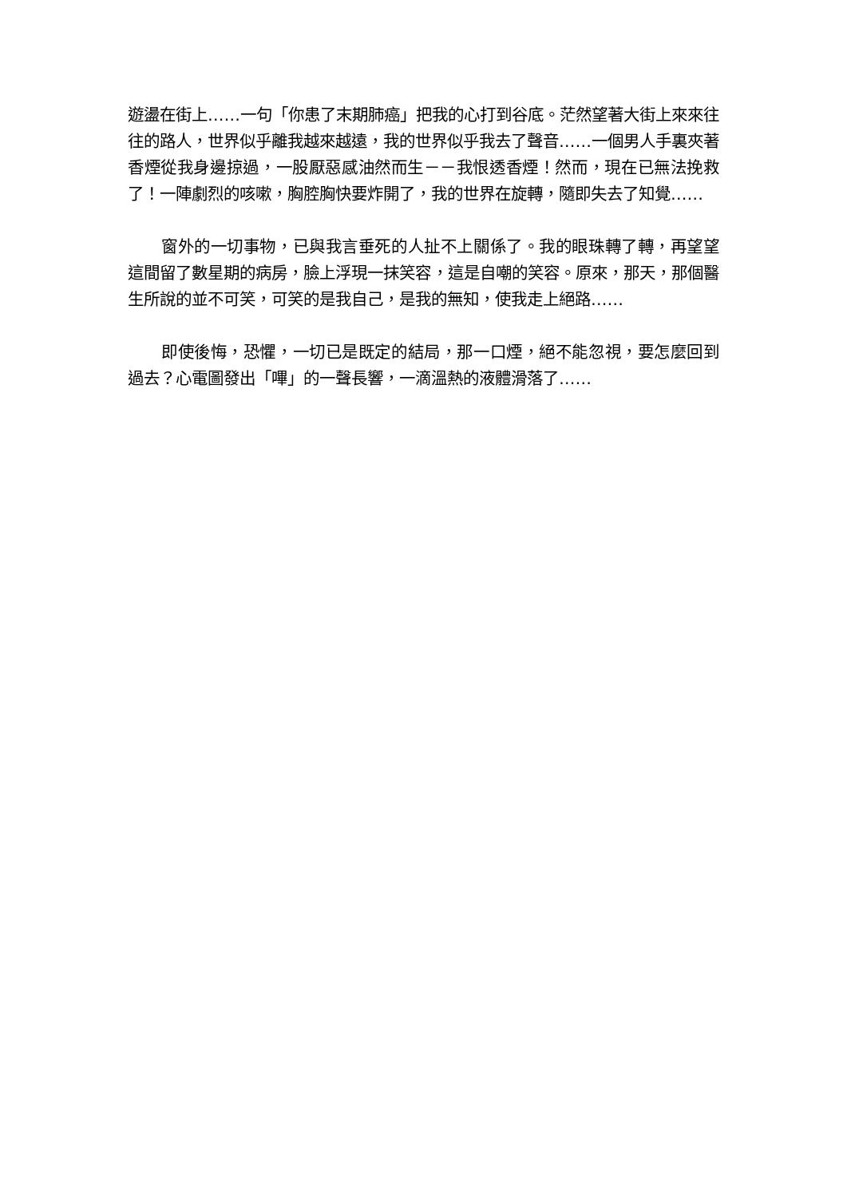遊盪在街上……一句「你患了末期肺癌」把我的心打到谷底。茫然望著大街上來來往往的路人，世界似乎離我越來越遠，我的世界似乎我去了聲音……一個男人手裏夾著香煙從我身邊掠過，一股厭惡感油然而生－－我恨透香煙！然而，現在已無法挽救了！一陣劇烈的咳嗽，胸腔胸快要炸開了，我的世界在旋轉，隨即失去了知覺……
窗外的一切事物，已與我言垂死的人扯不上關係了。我的眼珠轉了轉，再望望這間留了數星期的病房，臉上浮現一抹笑容，這是自嘲的笑容。原來，那天，那個醫生所說的並不可笑，可笑的是我自己，是我的無知，使我走上絕路……
即使後悔，恐懼，一切已是既定的結局，那一口煙，絕不能忽視，要怎麼回到過去？心電圖發出「嗶」的一聲長響，一滴溫熱的液體滑落了……